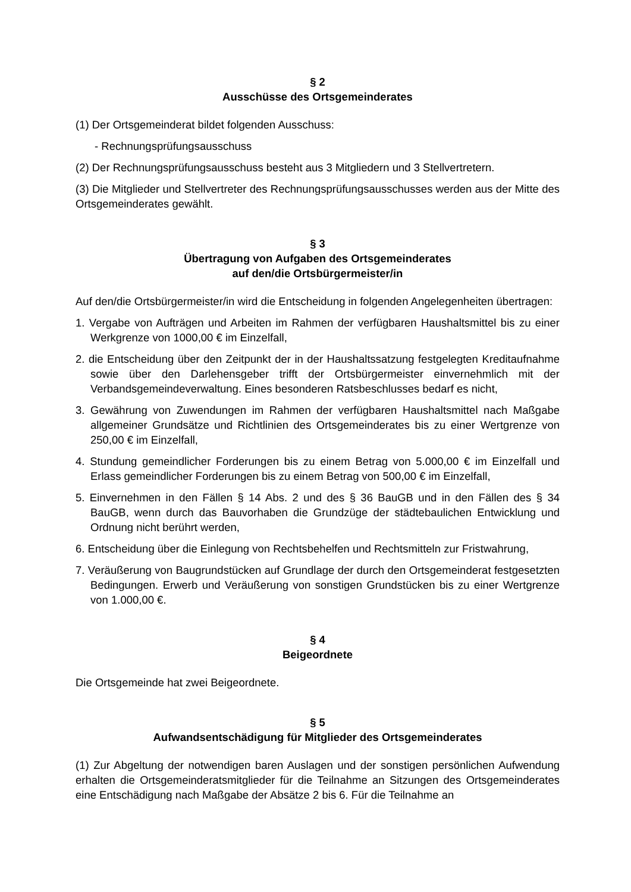§ 2
Ausschüsse des Ortsgemeinderates
(1) Der Ortsgemeinderat bildet folgenden Ausschuss:
- Rechnungsprüfungsausschuss
(2) Der Rechnungsprüfungsausschuss besteht aus 3 Mitgliedern und 3 Stellvertretern.
(3) Die Mitglieder und Stellvertreter des Rechnungsprüfungsausschusses werden aus der Mitte des Ortsgemeinderates gewählt.
§ 3
Übertragung von Aufgaben des Ortsgemeinderates
auf den/die Ortsbürgermeister/in
Auf den/die Ortsbürgermeister/in wird die Entscheidung in folgenden Angelegenheiten übertragen:
1. Vergabe von Aufträgen und Arbeiten im Rahmen der verfügbaren Haushaltsmittel bis zu einer Werkgrenze von 1000,00 € im Einzelfall,
2. die Entscheidung über den Zeitpunkt der in der Haushaltssatzung festgelegten Kreditaufnahme sowie über den Darlehensgeber trifft der Ortsbürgermeister einvernehmlich mit der Verbandsgemeindeverwaltung. Eines besonderen Ratsbeschlusses bedarf es nicht,
3. Gewährung von Zuwendungen im Rahmen der verfügbaren Haushaltsmittel nach Maßgabe allgemeiner Grundsätze und Richtlinien des Ortsgemeinderates bis zu einer Wertgrenze von 250,00 € im Einzelfall,
4. Stundung gemeindlicher Forderungen bis zu einem Betrag von 5.000,00 € im Einzelfall und Erlass gemeindlicher Forderungen bis zu einem Betrag von 500,00 € im Einzelfall,
5. Einvernehmen in den Fällen § 14 Abs. 2 und des § 36 BauGB und in den Fällen des § 34 BauGB, wenn durch das Bauvorhaben die Grundzüge der städtebaulichen Entwicklung und Ordnung nicht berührt werden,
6. Entscheidung über die Einlegung von Rechtsbehelfen und Rechtsmitteln zur Fristwahrung,
7. Veräußerung von Baugrundstücken auf Grundlage der durch den Ortsgemeinderat festgesetzten Bedingungen. Erwerb und Veräußerung von sonstigen Grundstücken bis zu einer Wertgrenze von 1.000,00 €.
§ 4
Beigeordnete
Die Ortsgemeinde hat zwei Beigeordnete.
§ 5
Aufwandsentschädigung für Mitglieder des Ortsgemeinderates
(1) Zur Abgeltung der notwendigen baren Auslagen und der sonstigen persönlichen Aufwendung erhalten die Ortsgemeinderatsmitglieder für die Teilnahme an Sitzungen des Ortsgemeinderates eine Entschädigung nach Maßgabe der Absätze 2 bis 6. Für die Teilnahme an